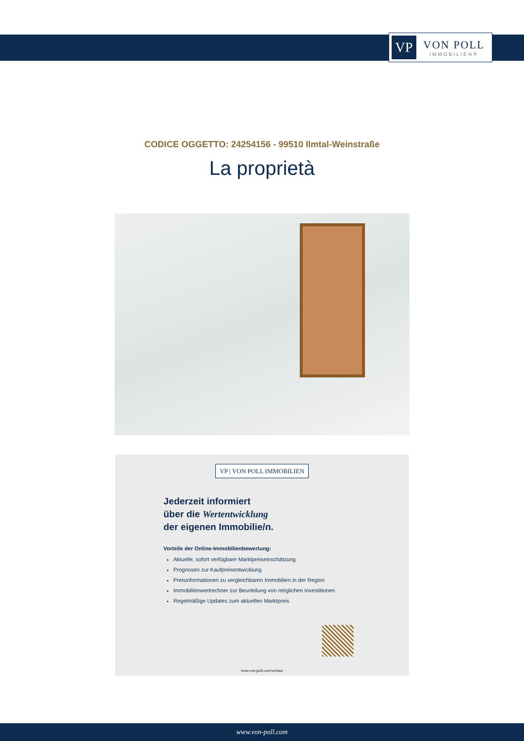VP
VON POLL
IMMOBILIEN®
CODICE OGGETTO: 24254156 - 99510 Ilmtal-Weinstraße
La proprietà
VP | VON POLL IMMOBILIEN
Jederzeit informiert
über die Wertentwicklung
der eigenen Immobilie/n.
Vorteile der Online-Immobilienbewertung:
Aktuelle, sofort verfügbare Marktpreiseinschätzung
Prognosen zur Kaufpreisentwicklung
Preisinformationen zu vergleichbaren Immobilien in der Region
Immobilienwertrechner zur Beurteilung von möglichen Investitionen
Regelmäßige Updates zum aktuellen Marktpreis
www.von-poll.com/weimar
www.von-poll.com